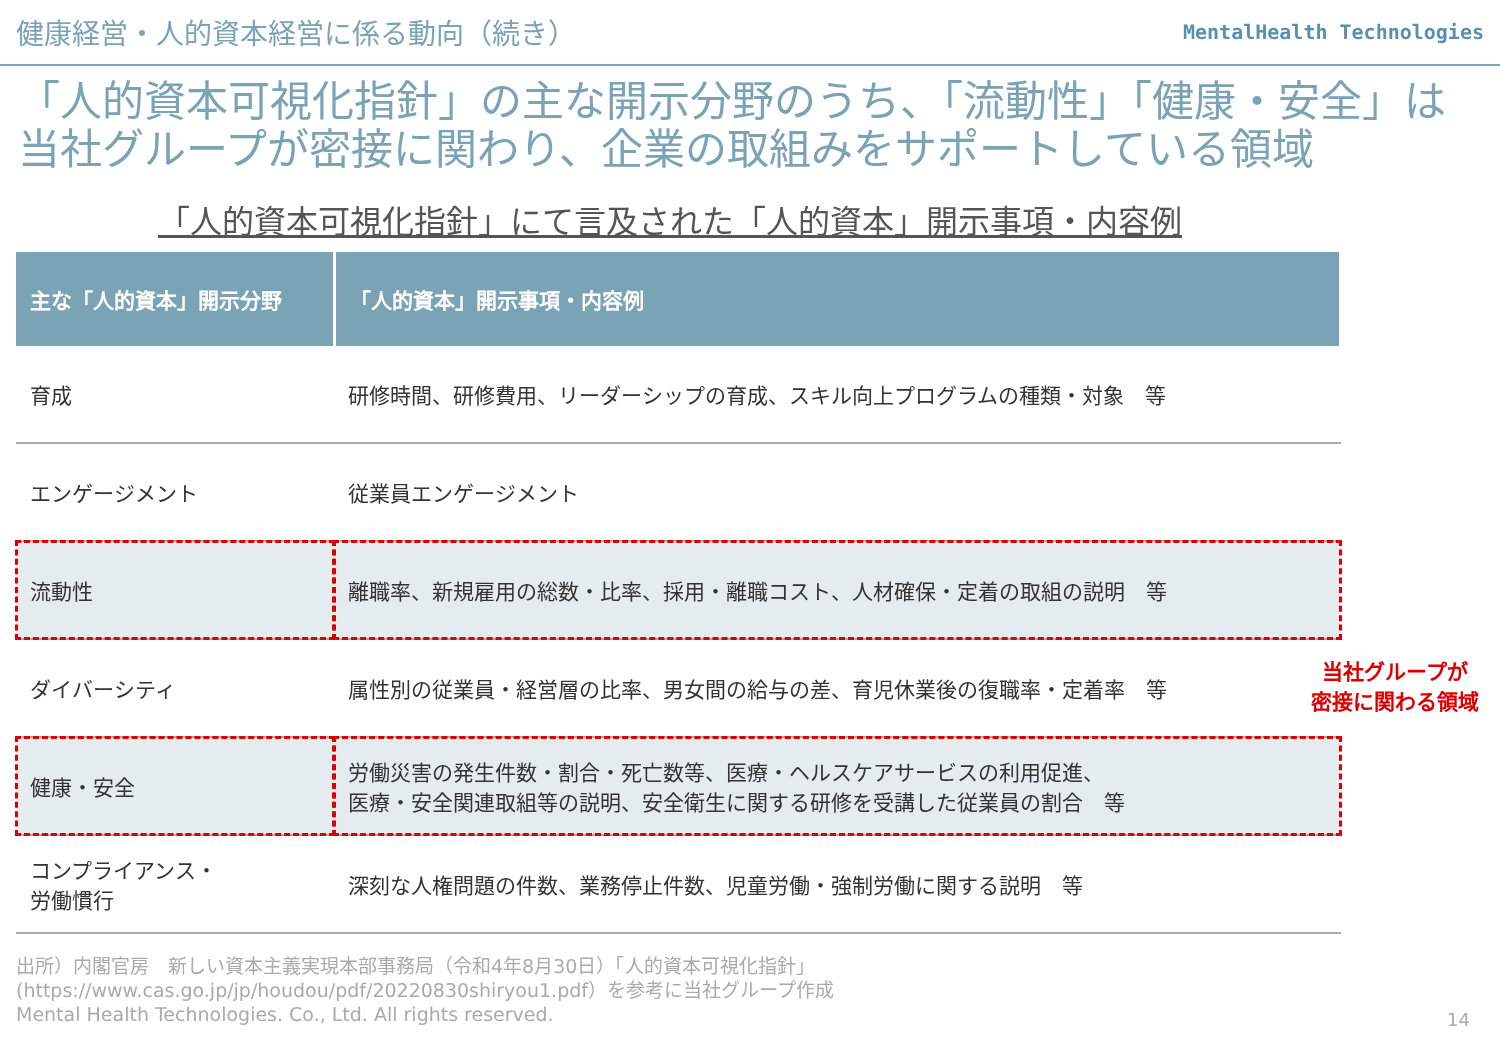健康経営・人的資本経営に係る動向（続き）
MentalHealth Technologies
「人的資本可視化指針」の主な開示分野のうち、「流動性」「健康・安全」は当社グループが密接に関わり、企業の取組みをサポートしている領域
「人的資本可視化指針」にて言及された「人的資本」開示事項・内容例
| 主な「人的資本」開示分野 | 「人的資本」開示事項・内容例 |
| --- | --- |
| 育成 | 研修時間、研修費用、リーダーシップの育成、スキル向上プログラムの種類・対象 等 |
| エンゲージメント | 従業員エンゲージメント |
| 流動性 | 離職率、新規雇用の総数・比率、採用・離職コスト、人材確保・定着の取組の説明 等 |
| ダイバーシティ | 属性別の従業員・経営層の比率、男女間の給与の差、育児休業後の復職率・定着率 等 |
| 健康・安全 | 労働災害の発生件数・割合・死亡数等、医療・ヘルスケアサービスの利用促進、 医療・安全関連取組等の説明、安全衛生に関する研修を受講した従業員の割合 等 |
| コンプライアンス・ 労働慣行 | 深刻な人権問題の件数、業務停止件数、児童労働・強制労働に関する説明 等 |
当社グループが
密接に関わる領域
出所）内閣官房　新しい資本主義実現本部事務局（令和4年8月30日）「人的資本可視化指針」
(https://www.cas.go.jp/jp/houdou/pdf/20220830shiryou1.pdf）を参考に当社グループ作成
Mental Health Technologies. Co., Ltd. All rights reserved.
14